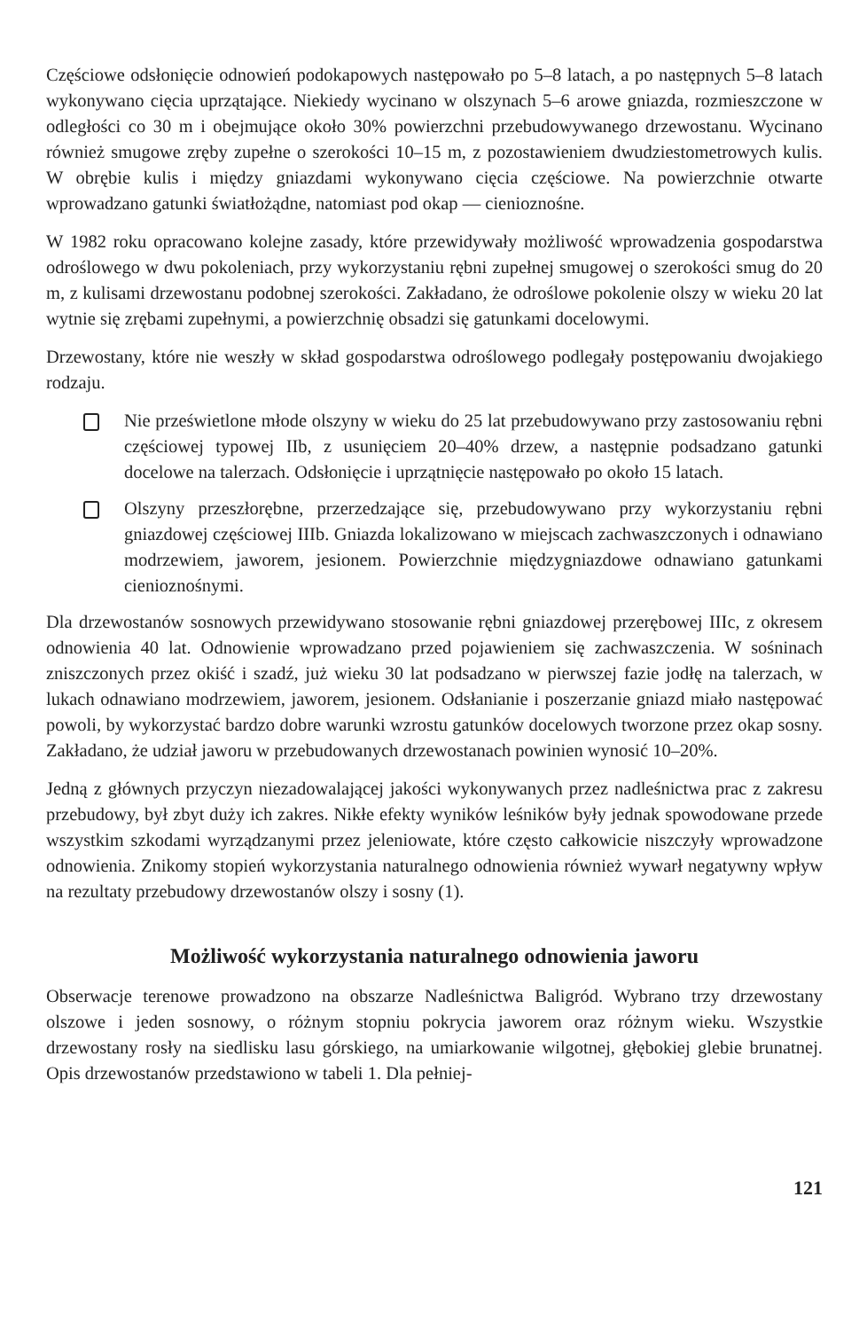Częściowe odsłonięcie odnowień podokapowych następowało po 5–8 latach, a po następnych 5–8 latach wykonywano cięcia uprzątające. Niekiedy wycinano w olszynach 5–6 arowe gniazda, rozmieszczone w odległości co 30 m i obejmujące około 30% powierzchni przebudowywanego drzewostanu. Wycinano również smugowe zręby zupełne o szerokości 10–15 m, z pozostawieniem dwudziestometrowych kulis. W obrębie kulis i między gniazdami wykonywano cięcia częściowe. Na powierzchnie otwarte wprowadzano gatunki światłożądne, natomiast pod okap — cienioznośne.
W 1982 roku opracowano kolejne zasady, które przewidywały możliwość wprowadzenia gospodarstwa odroślowego w dwu pokoleniach, przy wykorzystaniu rębni zupełnej smugowej o szerokości smug do 20 m, z kulisami drzewostanu podobnej szerokości. Zakładano, że odroślowe pokolenie olszy w wieku 20 lat wytnie się zrębami zupełnymi, a powierzchnię obsadzi się gatunkami docelowymi.
Drzewostany, które nie weszły w skład gospodarstwa odroślowego podlegały postępowaniu dwojakiego rodzaju.
Nie prześwietlone młode olszyny w wieku do 25 lat przebudowywano przy zastosowaniu rębni częściowej typowej IIb, z usunięciem 20–40% drzew, a następnie podsadzano gatunki docelowe na talerzach. Odsłonięcie i uprzątnięcie następowało po około 15 latach.
Olszyny przeszłorębne, przerzedzające się, przebudowywano przy wykorzystaniu rębni gniazdowej częściowej IIIb. Gniazda lokalizowano w miejscach zachwaszczonych i odnawiano modrzewiem, jaworem, jesionem. Powierzchnie międzygniazdowe odnawiano gatunkami cienioznośnymi.
Dla drzewostanów sosnowych przewidywano stosowanie rębni gniazdowej przerębowej IIIc, z okresem odnowienia 40 lat. Odnowienie wprowadzano przed pojawieniem się zachwaszczenia. W sośninach zniszczonych przez okiść i szadź, już wieku 30 lat podsadzano w pierwszej fazie jodłę na talerzach, w lukach odnawiano modrzewiem, jaworem, jesionem. Odsłanianie i poszerzanie gniazd miało następować powoli, by wykorzystać bardzo dobre warunki wzrostu gatunków docelowych tworzone przez okap sosny. Zakładano, że udział jaworu w przebudowanych drzewostanach powinien wynosić 10–20%.
Jedną z głównych przyczyn niezadowalającej jakości wykonywanych przez nadleśnictwa prac z zakresu przebudowy, był zbyt duży ich zakres. Nikłe efekty wyników leśników były jednak spowodowane przede wszystkim szkodami wyrządzanymi przez jeleniowate, które często całkowicie niszczyły wprowadzone odnowienia. Znikomy stopień wykorzystania naturalnego odnowienia również wywarł negatywny wpływ na rezultaty przebudowy drzewostanów olszy i sosny (1).
Możliwość wykorzystania naturalnego odnowienia jaworu
Obserwacje terenowe prowadzono na obszarze Nadleśnictwa Baligród. Wybrano trzy drzewostany olszowe i jeden sosnowy, o różnym stopniu pokrycia jaworem oraz różnym wieku. Wszystkie drzewostany rosły na siedlisku lasu górskiego, na umiarkowanie wilgotnej, głębokiej glebie brunatnej. Opis drzewostanów przedstawiono w tabeli 1. Dla pełniej-
121